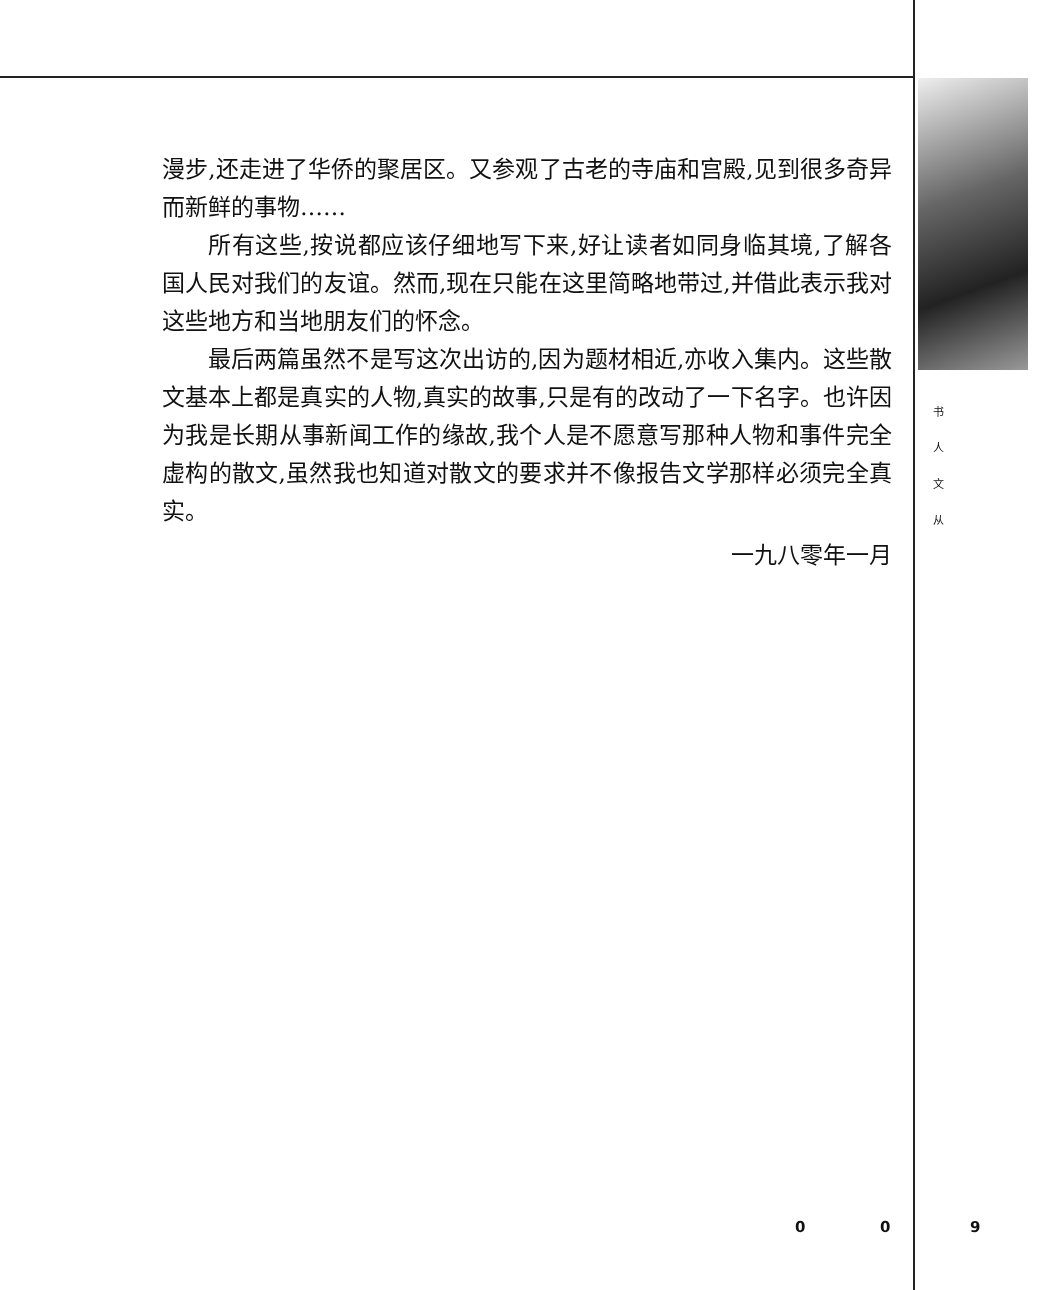漫步,还走进了华侨的聚居区。又参观了古老的寺庙和宫殿,见到很多奇异而新鲜的事物……
所有这些,按说都应该仔细地写下来,好让读者如同身临其境,了解各国人民对我们的友谊。然而,现在只能在这里简略地带过,并借此表示我对这些地方和当地朋友们的怀念。
最后两篇虽然不是写这次出访的,因为题材相近,亦收入集内。这些散文基本上都是真实的人物,真实的故事,只是有的改动了一下名字。也许因为我是长期从事新闻工作的缘故,我个人是不愿意写那种人物和事件完全虚构的散文,虽然我也知道对散文的要求并不像报告文学那样必须完全真实。
一九八零年一月
书
人
文
从
0 0 9